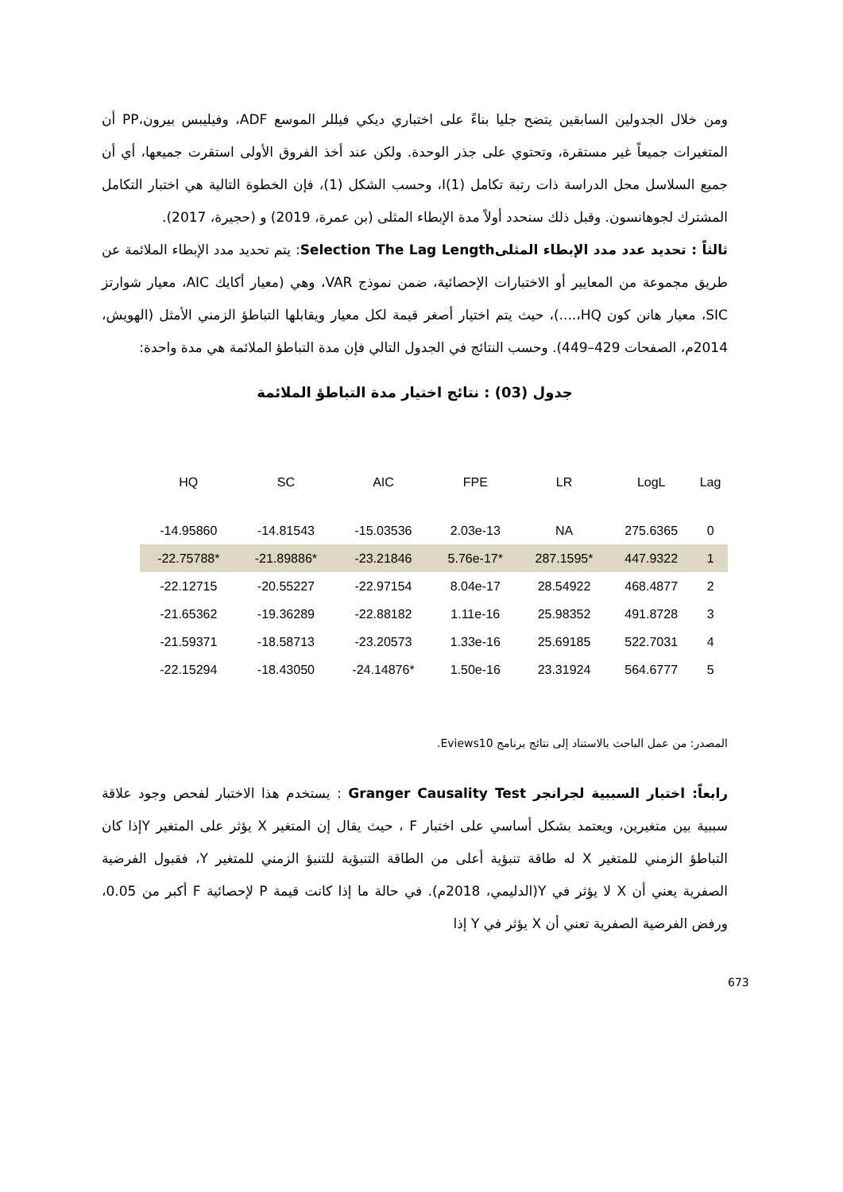ومن خلال الجدولين السابقين يتضح جليا بناءً على اختباري ديكي فيللر الموسع ADF، وفيليبس بيرون،PP أن المتغيرات جميعاً غير مستقرة، وتحتوي على جذر الوحدة. ولكن عند أخذ الفروق الأولى استقرت جميعها، أي أن جميع السلاسل محل الدراسة ذات رتبة تكامل (1)I، وحسب الشكل (1)، فإن الخطوة التالية هي اختبار التكامل المشترك لجوهانسون. وقبل ذلك سنحدد أولاً مدة الإبطاء المثلى (بن عمرة، 2019) و (حجيرة، 2017).
ثالثاً : تحديد عدد مدد الإبطاء المثلىSelection The Lag Length: يتم تحديد مدد الإبطاء الملائمة عن طريق مجموعة من المعايير أو الاختبارات الإحصائية، ضمن نموذج VAR، وهي (معيار أكايك AIC، معيار شوارتز SIC، معيار هانن كون HQ،....)، حيث يتم اختيار أصغر قيمة لكل معيار ويقابلها التباطؤ الزمني الأمثل (الهويش، 2014م، الصفحات 429–449). وحسب النتائج في الجدول التالي فإن مدة التباطؤ الملائمة هي مدة واحدة:
جدول (03) : نتائج اختيار مدة التباطؤ الملائمة
| HQ | SC | AIC | FPE | LR | LogL | Lag |
| --- | --- | --- | --- | --- | --- | --- |
| -14.95860 | -14.81543 | -15.03536 | 2.03e-13 | NA | 275.6365 | 0 |
| -22.75788* | -21.89886* | -23.21846 | 5.76e-17* | 287.1595* | 447.9322 | 1 |
| -22.12715 | -20.55227 | -22.97154 | 8.04e-17 | 28.54922 | 468.4877 | 2 |
| -21.65362 | -19.36289 | -22.88182 | 1.11e-16 | 25.98352 | 491.8728 | 3 |
| -21.59371 | -18.58713 | -23.20573 | 1.33e-16 | 25.69185 | 522.7031 | 4 |
| -22.15294 | -18.43050 | -24.14876* | 1.50e-16 | 23.31924 | 564.6777 | 5 |
المصدر: من عمل الباحث بالاستناد إلى نتائج برنامج Eviews10.
رابعاً: اختبار السببية لجرانجر Granger Causality Test : يستخدم هذا الاختبار لفحص وجود علاقة سببية بين متغيرين، ويعتمد بشكل أساسي على اختبار F ، حيث يقال إن المتغير X يؤثر على المتغير Yإذا كان التباطؤ الزمني للمتغير X له طاقة تنبؤية أعلى من الطاقة التنبؤية للتنبؤ الزمني للمتغير Y، فقبول الفرضية الصفرية يعني أن X لا يؤثر في Y(الدليمي، 2018م). في حالة ما إذا كانت قيمة P لإحصائية F أكبر من 0.05، ورفض الفرضية الصفرية تعني أن X يؤثر في Y إذا
673